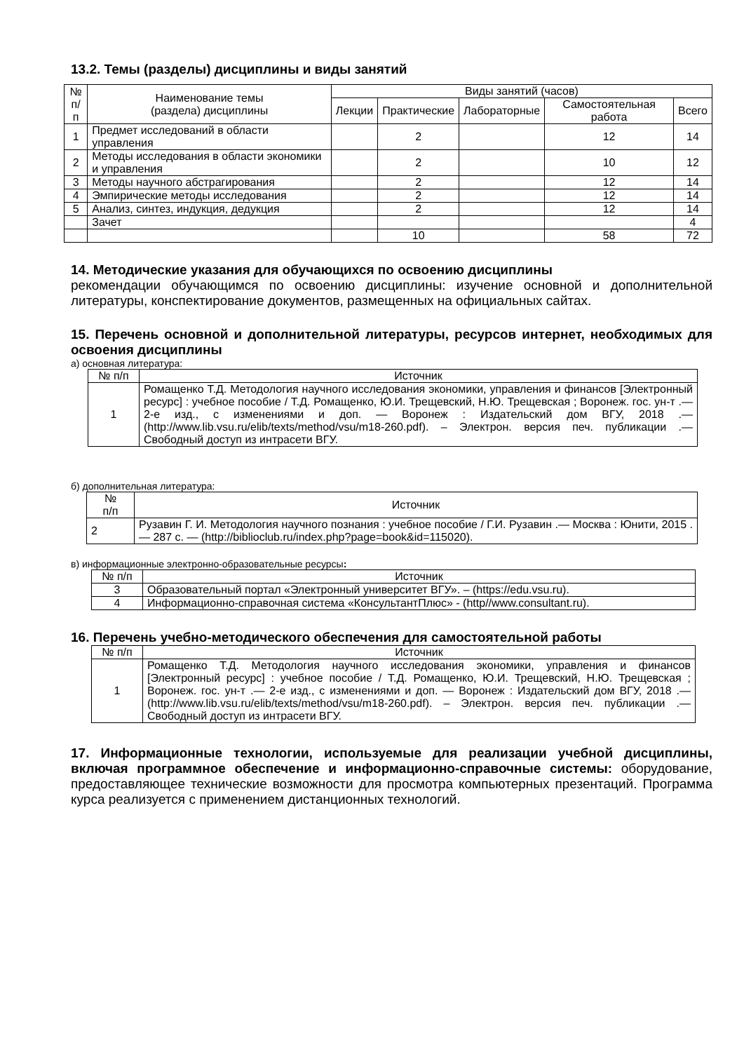13.2. Темы (разделы) дисциплины и виды занятий
| № п/п | Наименование темы (раздела) дисциплины | Виды занятий (часов) | | | | |
| --- | --- | --- | --- | --- | --- | --- |
| | | Лекции | Практические | Лабораторные | Самостоятельная работа | Всего |
| 1 | Предмет исследований в области управления | | 2 | | 12 | 14 |
| 2 | Методы исследования в области экономики и управления | | 2 | | 10 | 12 |
| 3 | Методы научного абстрагирования | | 2 | | 12 | 14 |
| 4 | Эмпирические методы исследования | | 2 | | 12 | 14 |
| 5 | Анализ, синтез, индукция, дедукция | | 2 | | 12 | 14 |
| | Зачет | | | | | 4 |
| | | | 10 | | 58 | 72 |
14. Методические указания для обучающихся по освоению дисциплины
рекомендации обучающимся по освоению дисциплины: изучение основной и дополнительной литературы, конспектирование документов, размещенных на официальных сайтах.
15. Перечень основной и дополнительной литературы, ресурсов интернет, необходимых для освоения дисциплины
а) основная литература:
| № п/п | Источник |
| 1 | Ромащенко Т.Д. Методология научного исследования экономики, управления и финансов [Электронный ресурс] : учебное пособие / Т.Д. Ромащенко, Ю.И. Трещевский, Н.Ю. Трещевская ; Воронеж. гос. ун-т .— 2-е изд., с изменениями и доп. — Воронеж : Издательский дом ВГУ, 2018 .— (http://www.lib.vsu.ru/elib/texts/method/vsu/m18-260.pdf). – Электрон. версия печ. публикации .— Свободный доступ из интрасети ВГУ. |
б) дополнительная литература:
| № п/п | Источник |
| 2 | Рузавин Г. И. Методология научного познания : учебное пособие / Г.И. Рузавин .— Москва : Юнити, 2015 .— 287 с. — (http://biblioclub.ru/index.php?page=book&id=115020). |
в) информационные электронно-образовательные ресурсы:
| № п/п | Источник |
| 3 | Образовательный портал «Электронный университет ВГУ». – (https://edu.vsu.ru). |
| 4 | Информационно-справочная система «КонсультантПлюс» - (http//www.consultant.ru). |
16. Перечень учебно-методического обеспечения для самостоятельной работы
| № п/п | Источник |
| 1 | Ромащенко Т.Д. Методология научного исследования экономики, управления и финансов [Электронный ресурс] : учебное пособие / Т.Д. Ромащенко, Ю.И. Трещевский, Н.Ю. Трещевская ; Воронеж. гос. ун-т .— 2-е изд., с изменениями и доп. — Воронеж : Издательский дом ВГУ, 2018 .— (http://www.lib.vsu.ru/elib/texts/method/vsu/m18-260.pdf). – Электрон. версия печ. публикации .— Свободный доступ из интрасети ВГУ. |
17. Информационные технологии, используемые для реализации учебной дисциплины, включая программное обеспечение и информационно-справочные системы: оборудование, предоставляющее технические возможности для просмотра компьютерных презентаций. Программа курса реализуется с применением дистанционных технологий.